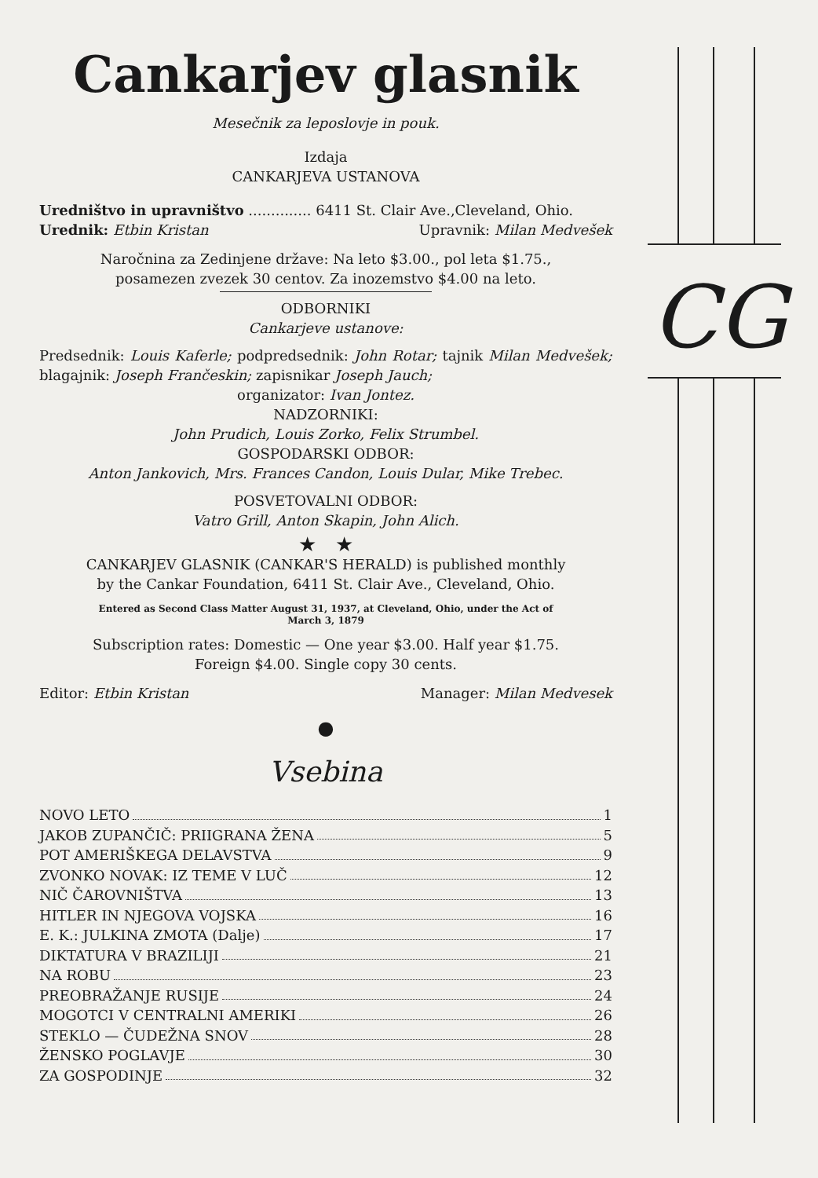Cankarjev glasnik
Mesečnik za leposlovje in pouk.
Izdaja
CANKARJEVA USTANOVA
Uredništvo in upravništvo .............. 6411 St. Clair Ave.,Cleveland, Ohio.
Urednik: Etbin Kristan Upravnik: Milan Medvešek
Naročnina za Zedinjene države: Na leto $3.00., pol leta $1.75.,
posamezen zvezek 30 centov. Za inozemstvo $4.00 na leto.
ODBORNIKI
Cankarjeve ustanove:
Predsednik: Louis Kaferle; podpredsednik: John Rotar; tajnik Milan Medvešek; blagajnik: Joseph Frančeskin; zapisnikar Joseph Jauch;
organizator: Ivan Jontez.
NADZORNIKI:
John Prudich, Louis Zorko, Felix Strumbel.
GOSPODARSKI ODBOR:
Anton Jankovich, Mrs. Frances Candon, Louis Dular, Mike Trebec.
POSVETOVALNI ODBOR:
Vatro Grill, Anton Skapin, John Alich.
★ ★
CANKARJEV GLASNIK (CANKAR'S HERALD) is published monthly
by the Cankar Foundation, 6411 St. Clair Ave., Cleveland, Ohio.
Entered as Second Class Matter August 31, 1937, at Cleveland, Ohio, under the Act of
March 3, 1879
Subscription rates: Domestic — One year $3.00. Half year $1.75.
Foreign $4.00. Single copy 30 cents.
Editor: Etbin Kristan Manager: Milan Medvesek
●
Vsebina
NOVO LETO 1
JAKOB ZUPANČIČ: PRIIGRANA ŽENA 5
POT AMERIŠKEGA DELAVSTVA 9
ZVONKO NOVAK: IZ TEME V LUČ 12
NIČ ČAROVNIŠTVA 13
HITLER IN NJEGOVA VOJSKA 16
E. K.: JULKINA ZMOTA (Dalje) 17
DIKTATURA V BRAZILIJI 21
NA ROBU 23
PREOBRAŽANJE RUSIJE 24
MOGOTCI V CENTRALNI AMERIKI 26
STEKLO — ČUDEŽNA SNOV 28
ŽENSKO POGLAVJE 30
ZA GOSPODINJE 32
CG